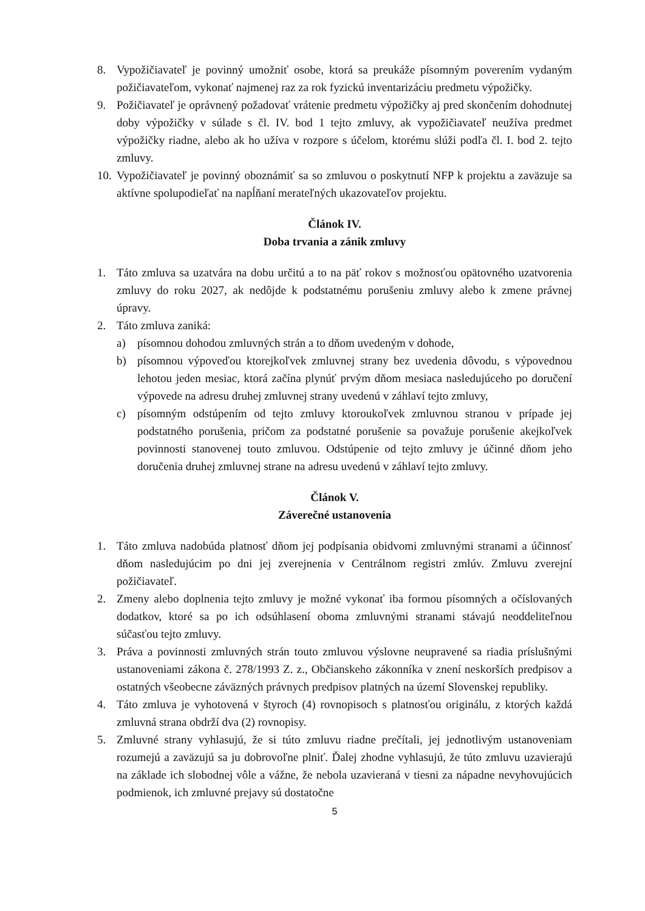8. Vypožičiavateľ je povinný umožniť osobe, ktorá sa preukáže písomným poverením vydaným požičiavateľom, vykonať najmenej raz za rok fyzickú inventarizáciu predmetu výpožičky.
9. Požičiavateľ je oprávnený požadovať vrátenie predmetu výpožičky aj pred skončením dohodnutej doby výpožičky v súlade s čl. IV. bod 1 tejto zmluvy, ak vypožičiavateľ neužíva predmet výpožičky riadne, alebo ak ho užíva v rozpore s účelom, ktorému slúži podľa čl. I. bod 2. tejto zmluvy.
10. Vypožičiavateľ je povinný oboznámiť sa so zmluvou o poskytnutí NFP k projektu a zaväzuje sa aktívne spolupodieľať na napĺňaní merateľných ukazovateľov projektu.
Článok IV.
Doba trvania a zánik zmluvy
1. Táto zmluva sa uzatvára na dobu určitú a to na päť rokov s možnosťou opätovného uzatvorenia zmluvy do roku 2027, ak nedôjde k podstatnému porušeniu zmluvy alebo k zmene právnej úpravy.
2. Táto zmluva zaniká:
a) písomnou dohodou zmluvných strán a to dňom uvedeným v dohode,
b) písomnou výpoveďou ktorejkoľvek zmluvnej strany bez uvedenia dôvodu, s výpovednou lehotou jeden mesiac, ktorá začína plynúť prvým dňom mesiaca nasledujúceho po doručení výpovede na adresu druhej zmluvnej strany uvedenú v záhlaví tejto zmluvy,
c) písomným odstúpením od tejto zmluvy ktoroukoľvek zmluvnou stranou v prípade jej podstatného porušenia, pričom za podstatné porušenie sa považuje porušenie akejkoľvek povinnosti stanovenej touto zmluvou. Odstúpenie od tejto zmluvy je účinné dňom jeho doručenia druhej zmluvnej strane na adresu uvedenú v záhlaví tejto zmluvy.
Článok V.
Záverečné ustanovenia
1. Táto zmluva nadobúda platnosť dňom jej podpísania obidvomi zmluvnými stranami a účinnosť dňom nasledujúcim po dni jej zverejnenia v Centrálnom registri zmlúv. Zmluvu zverejní požičiavateľ.
2. Zmeny alebo doplnenia tejto zmluvy je možné vykonať iba formou písomných a očíslovaných dodatkov, ktoré sa po ich odsúhlasení oboma zmluvnými stranami stávajú neoddeliteľnou súčasťou tejto zmluvy.
3. Práva a povinnosti zmluvných strán touto zmluvou výslovne neupravené sa riadia príslušnými ustanoveniami zákona č. 278/1993 Z. z., Občianskeho zákonníka v znení neskorších predpisov a ostatných všeobecne záväzných právnych predpisov platných na území Slovenskej republiky.
4. Táto zmluva je vyhotovená v štyroch (4) rovnopisoch s platnosťou originálu, z ktorých každá zmluvná strana obdrží dva (2) rovnopisy.
5. Zmluvné strany vyhlasujú, že si túto zmluvu riadne prečítali, jej jednotlivým ustanoveniam rozumejú a zaväzujú sa ju dobrovoľne plniť. Ďalej zhodne vyhlasujú, že túto zmluvu uzavierajú na základe ich slobodnej vôle a vážne, že nebola uzavieraná v tiesni za nápadne nevyhovujúcich podmienok, ich zmluvné prejavy sú dostatočne
5